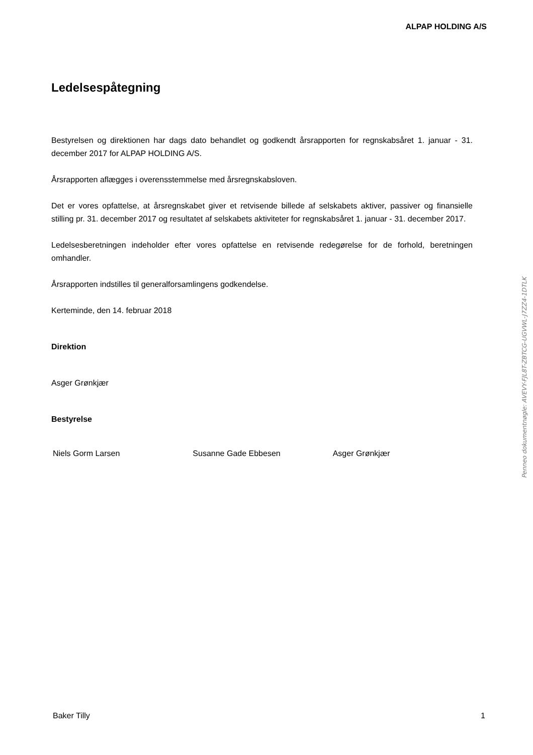ALPAP HOLDING A/S
Ledelsespåtegning
Bestyrelsen og direktionen har dags dato behandlet og godkendt årsrapporten for regnskabsåret 1. januar - 31. december 2017 for ALPAP HOLDING A/S.
Årsrapporten aflægges i overensstemmelse med årsregnskabsloven.
Det er vores opfattelse, at årsregnskabet giver et retvisende billede af selskabets aktiver, passiver og finansielle stilling pr. 31. december 2017 og resultatet af selskabets aktiviteter for regnskabsåret 1. januar - 31. december 2017.
Ledelsesberetningen indeholder efter vores opfattelse en retvisende redegørelse for de forhold, beretningen omhandler.
Årsrapporten indstilles til generalforsamlingens godkendelse.
Kerteminde, den 14. februar 2018
Direktion
Asger Grønkjær
Bestyrelse
Niels Gorm Larsen Susanne Gade Ebbesen Asger Grønkjær
Penneo dokumentnøgle: AVEVY-FJL8T-ZBTCG-UGVWL-J7ZZ4-1DTLK
Baker Tilly 1